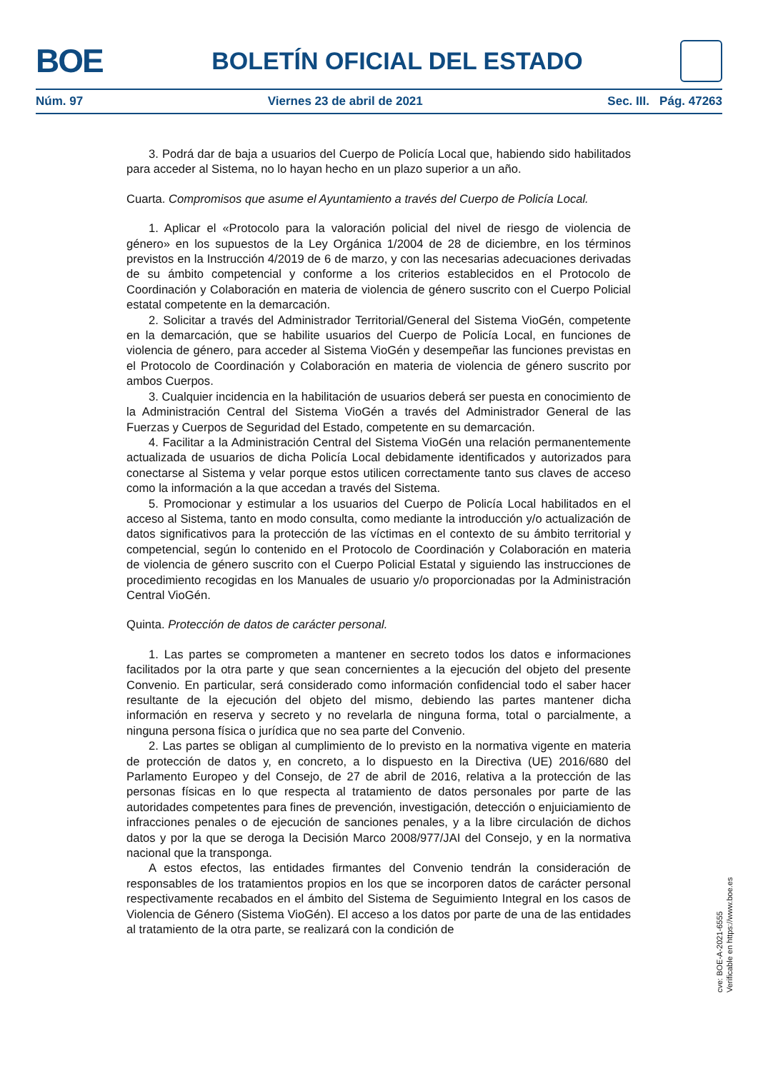BOE
BOLETÍN OFICIAL DEL ESTADO
Núm. 97 Viernes 23 de abril de 2021 Sec. III. Pág. 47263
3. Podrá dar de baja a usuarios del Cuerpo de Policía Local que, habiendo sido habilitados para acceder al Sistema, no lo hayan hecho en un plazo superior a un año.
Cuarta. Compromisos que asume el Ayuntamiento a través del Cuerpo de Policía Local.
1. Aplicar el «Protocolo para la valoración policial del nivel de riesgo de violencia de género» en los supuestos de la Ley Orgánica 1/2004 de 28 de diciembre, en los términos previstos en la Instrucción 4/2019 de 6 de marzo, y con las necesarias adecuaciones derivadas de su ámbito competencial y conforme a los criterios establecidos en el Protocolo de Coordinación y Colaboración en materia de violencia de género suscrito con el Cuerpo Policial estatal competente en la demarcación.
2. Solicitar a través del Administrador Territorial/General del Sistema VioGén, competente en la demarcación, que se habilite usuarios del Cuerpo de Policía Local, en funciones de violencia de género, para acceder al Sistema VioGén y desempeñar las funciones previstas en el Protocolo de Coordinación y Colaboración en materia de violencia de género suscrito por ambos Cuerpos.
3. Cualquier incidencia en la habilitación de usuarios deberá ser puesta en conocimiento de la Administración Central del Sistema VioGén a través del Administrador General de las Fuerzas y Cuerpos de Seguridad del Estado, competente en su demarcación.
4. Facilitar a la Administración Central del Sistema VioGén una relación permanentemente actualizada de usuarios de dicha Policía Local debidamente identificados y autorizados para conectarse al Sistema y velar porque estos utilicen correctamente tanto sus claves de acceso como la información a la que accedan a través del Sistema.
5. Promocionar y estimular a los usuarios del Cuerpo de Policía Local habilitados en el acceso al Sistema, tanto en modo consulta, como mediante la introducción y/o actualización de datos significativos para la protección de las víctimas en el contexto de su ámbito territorial y competencial, según lo contenido en el Protocolo de Coordinación y Colaboración en materia de violencia de género suscrito con el Cuerpo Policial Estatal y siguiendo las instrucciones de procedimiento recogidas en los Manuales de usuario y/o proporcionadas por la Administración Central VioGén.
Quinta. Protección de datos de carácter personal.
1. Las partes se comprometen a mantener en secreto todos los datos e informaciones facilitados por la otra parte y que sean concernientes a la ejecución del objeto del presente Convenio. En particular, será considerado como información confidencial todo el saber hacer resultante de la ejecución del objeto del mismo, debiendo las partes mantener dicha información en reserva y secreto y no revelarla de ninguna forma, total o parcialmente, a ninguna persona física o jurídica que no sea parte del Convenio.
2. Las partes se obligan al cumplimiento de lo previsto en la normativa vigente en materia de protección de datos y, en concreto, a lo dispuesto en la Directiva (UE) 2016/680 del Parlamento Europeo y del Consejo, de 27 de abril de 2016, relativa a la protección de las personas físicas en lo que respecta al tratamiento de datos personales por parte de las autoridades competentes para fines de prevención, investigación, detección o enjuiciamiento de infracciones penales o de ejecución de sanciones penales, y a la libre circulación de dichos datos y por la que se deroga la Decisión Marco 2008/977/JAI del Consejo, y en la normativa nacional que la transponga.
A estos efectos, las entidades firmantes del Convenio tendrán la consideración de responsables de los tratamientos propios en los que se incorporen datos de carácter personal respectivamente recabados en el ámbito del Sistema de Seguimiento Integral en los casos de Violencia de Género (Sistema VioGén). El acceso a los datos por parte de una de las entidades al tratamiento de la otra parte, se realizará con la condición de
cve: BOE-A-2021-6555
Verificable en https://www.boe.es